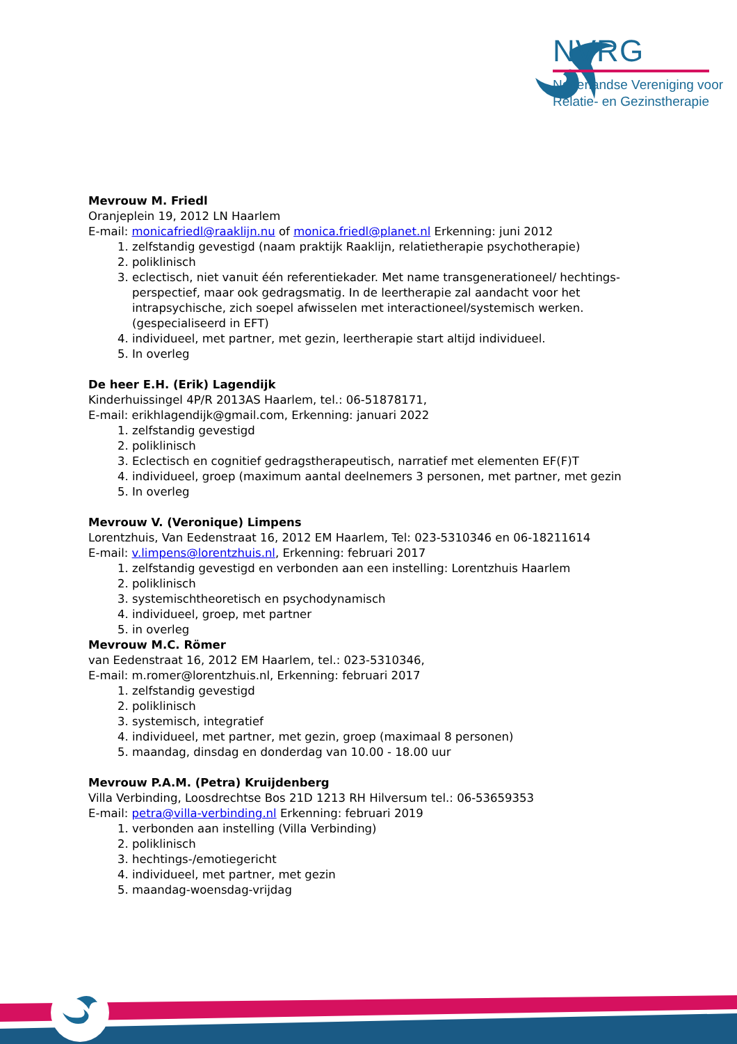NVRG
Nederlandse Vereniging voor
Relatie- en Gezinstherapie
Mevrouw M. Friedl
Oranjeplein 19, 2012 LN Haarlem
E-mail: monicafriedl@raaklijn.nu of monica.friedl@planet.nl Erkenning: juni 2012
1. zelfstandig gevestigd (naam praktijk Raaklijn, relatietherapie psychotherapie)
2. poliklinisch
3. eclectisch, niet vanuit één referentiekader. Met name transgenerationeel/ hechtings-perspectief, maar ook gedragsmatig. In de leertherapie zal aandacht voor het intrapsychische, zich soepel afwisselen met interactioneel/systemisch werken. (gespecialiseerd in EFT)
4. individueel, met partner, met gezin, leertherapie start altijd individueel.
5. In overleg
De heer E.H. (Erik) Lagendijk
Kinderhuissingel 4P/R 2013AS Haarlem, tel.: 06-51878171,
E-mail: erikhlagendijk@gmail.com, Erkenning: januari 2022
1. zelfstandig gevestigd
2. poliklinisch
3. Eclectisch en cognitief gedragstherapeutisch, narratief met elementen EF(F)T
4. individueel, groep (maximum aantal deelnemers 3 personen, met partner, met gezin
5. In overleg
Mevrouw V. (Veronique) Limpens
Lorentzhuis, Van Eedenstraat 16, 2012 EM Haarlem, Tel: 023-5310346 en 06-18211614
E-mail: v.limpens@lorentzhuis.nl, Erkenning: februari 2017
1. zelfstandig gevestigd en verbonden aan een instelling: Lorentzhuis Haarlem
2. poliklinisch
3. systemischtheoretisch en psychodynamisch
4. individueel, groep, met partner
5. in overleg
Mevrouw M.C. Römer
van Eedenstraat 16, 2012 EM Haarlem, tel.: 023-5310346,
E-mail: m.romer@lorentzhuis.nl, Erkenning: februari 2017
1. zelfstandig gevestigd
2. poliklinisch
3. systemisch, integratief
4. individueel, met partner, met gezin, groep (maximaal 8 personen)
5. maandag, dinsdag en donderdag van 10.00 - 18.00 uur
Mevrouw P.A.M. (Petra) Kruijdenberg
Villa Verbinding, Loosdrechtse Bos 21D 1213 RH Hilversum tel.: 06-53659353
E-mail: petra@villa-verbinding.nl Erkenning: februari 2019
1. verbonden aan instelling (Villa Verbinding)
2. poliklinisch
3. hechtings-/emotiegericht
4. individueel, met partner, met gezin
5. maandag-woensdag-vrijdag